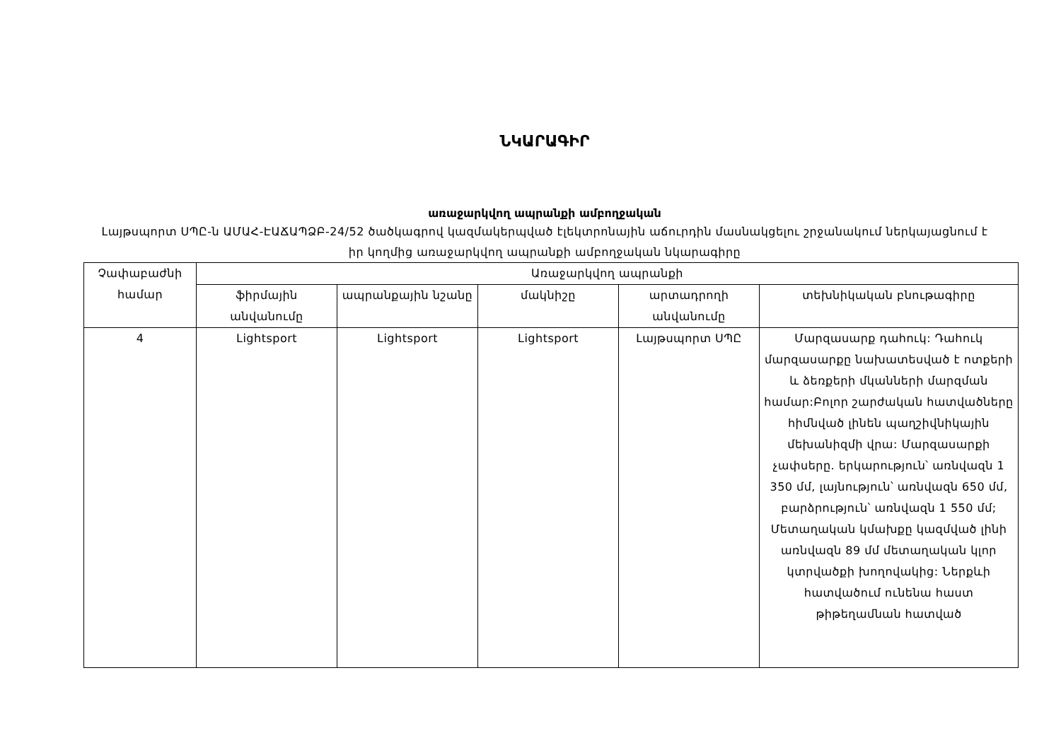ՆԿԱՐԱԳԻՐ
առաջարկվող ապրանքի ամբողջական
Լայթսպորտ ՍՊԸ-ն ԱՄԱՀ-ԷԱՃԱՊՁԲ-24/52 ծածկագրով կազմակերպված էլեկտրոնային աճուրդին մասնակցելու շրջանակում ներկայացնում է իր կողմից առաջարկվող ապրանքի ամբողջական նկարագիրը
| Չափաբաժնի համար | Առաջարկվող ապրանքի | | | | |
| --- | --- | --- | --- | --- | --- |
| | ֆիրմային անվանումը | ապրանքային նշանը | մակնիշը | արտադրողի անվանումը | տեխնիկական բնութագիրը |
| 4 | Lightsport | Lightsport | Lightsport | Լայթսպորտ ՍՊԸ | Մարզասարք դահուկ: Դահուկ մարզասարքը նախատեսված է ոտքերի և ձեռքերի մկանների մարզման համար:Բոլոր շարժական հատվածները հիմնված լինեն պաղշիվնիկային մեխանիզմի վրա: Մարզասարքի չափսերը. երկարություն՝ առնվազն 1 350 մմ, լայնություն՝ առնվազն 650 մմ, բարձրություն՝ առնվազն 1 550 մմ; Մետաղական կմախքը կազմված լինի առնվազն 89 մմ մետաղական կլոր կտրվածքի խողովակից: Ներքևի հատվածում ունենա հաստ թիթեղամնան հատված |